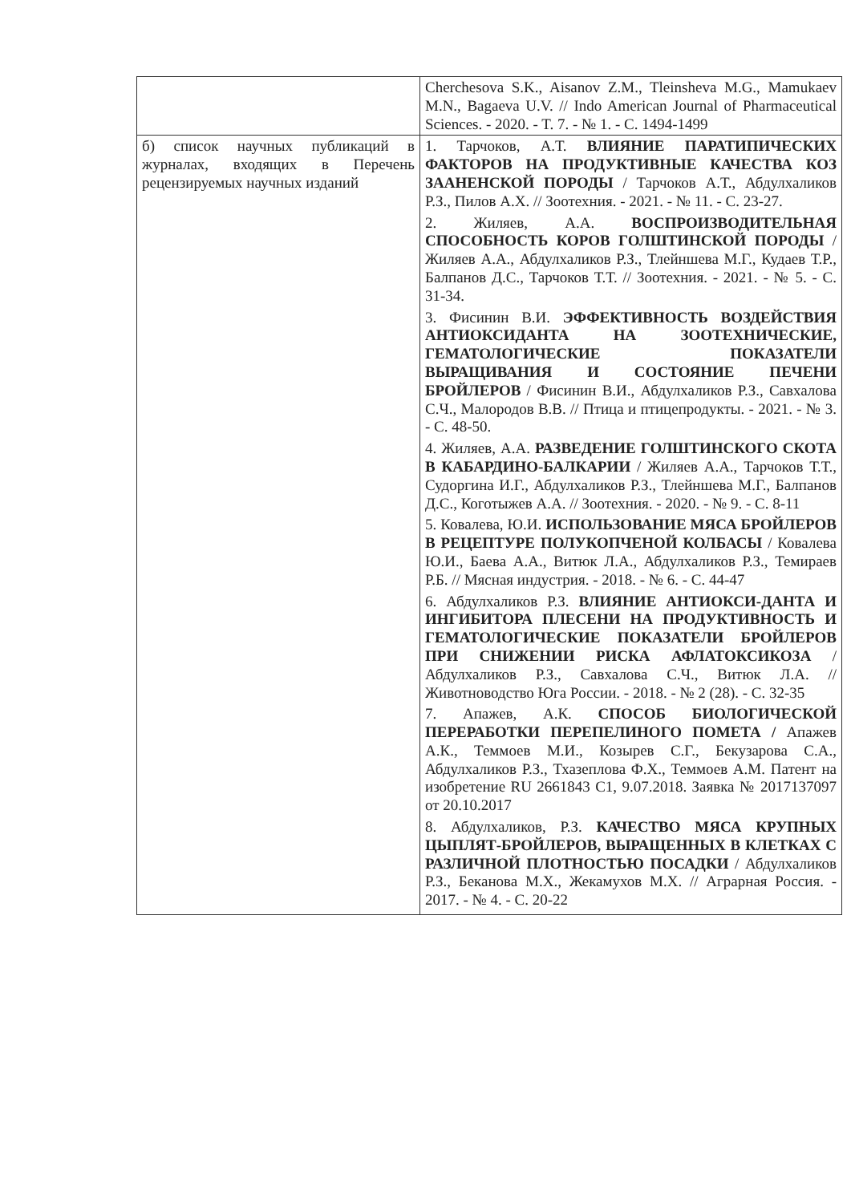| | Cherchesova S.K., Aisanov Z.M., Tleinsheva M.G., Mamukaev M.N., Bagaeva U.V. // Indo American Journal of Pharmaceutical Sciences. - 2020. - T. 7. - № 1. - C. 1494-1499 |
| б) список научных публикаций в журналах, входящих в Перечень рецензируемых научных изданий | 1. Тарчоков, А.Т. ВЛИЯНИЕ ПАРАТИПИЧЕСКИХ ФАКТОРОВ НА ПРОДУКТИВНЫЕ КАЧЕСТВА КОЗ ЗААНЕНСКОЙ ПОРОДЫ / Тарчоков А.Т., Абдулхаликов Р.З., Пилов А.Х. // Зоотехния. - 2021. - № 11. - С. 23-27. 2. Жиляев, А.А. ВОСПРОИЗВОДИТЕЛЬНАЯ СПОСОБНОСТЬ КОРОВ ГОЛШТИНСКОЙ ПОРОДЫ / Жиляев А.А., Абдулхаликов Р.З., Тлейншева М.Г., Кудаев Т.Р., Балпанов Д.С., Тарчоков Т.Т. // Зоотехния. - 2021. - № 5. - С. 31-34. 3. Фисинин В.И. ЭФФЕКТИВНОСТЬ ВОЗДЕЙСТВИЯ АНТИОКСИДАНТА НА ЗООТЕХНИЧЕСКИЕ, ГЕМАТОЛОГИЧЕСКИЕ ПОКАЗАТЕЛИ ВЫРАЩИВАНИЯ И СОСТОЯНИЕ ПЕЧЕНИ БРОЙЛЕРОВ / Фисинин В.И., Абдулхаликов Р.З., Савхалова С.Ч., Малородов В.В. // Птица и птицепродукты. - 2021. - № 3. - С. 48-50. 4. Жиляев, А.А. РАЗВЕДЕНИЕ ГОЛШТИНСКОГО СКОТА В КАБАРДИНО-БАЛКАРИИ / Жиляев А.А., Тарчоков Т.Т., Судоргина И.Г., Абдулхаликов Р.З., Тлейншева М.Г., Балпанов Д.С., Коготыжев А.А. // Зоотехния. - 2020. - № 9. - С. 8-11 5. Ковалева, Ю.И. ИСПОЛЬЗОВАНИЕ МЯСА БРОЙЛЕРОВ В РЕЦЕПТУРЕ ПОЛУКОПЧЕНОЙ КОЛБАСЫ / Ковалева Ю.И., Баева А.А., Витюк Л.А., Абдулхаликов Р.З., Темираев Р.Б. // Мясная индустрия. - 2018. - № 6. - С. 44-47 6. Абдулхаликов Р.З. ВЛИЯНИЕ АНТИОКСИ-ДАНТА И ИНГИБИТОРА ПЛЕСЕНИ НА ПРОДУКТИВНОСТЬ И ГЕМАТОЛОГИЧЕСКИЕ ПОКАЗАТЕЛИ БРОЙЛЕРОВ ПРИ СНИЖЕНИИ РИСКА АФЛАТОКСИКОЗА / Абдулхаликов Р.З., Савхалова С.Ч., Витюк Л.А. // Животноводство Юга России. - 2018. - № 2 (28). - С. 32-35 7. Апажев, А.К. СПОСОБ БИОЛОГИЧЕСКОЙ ПЕРЕРАБОТКИ ПЕРЕПЕЛИНОГО ПОМЕТА / Апажев А.К., Теммоев М.И., Козырев С.Г., Бекузарова С.А., Абдулхаликов Р.З., Тхазеплова Ф.Х., Теммоев А.М. Патент на изобретение RU 2661843 C1, 9.07.2018. Заявка № 2017137097 от 20.10.2017 8. Абдулхаликов, Р.З. КАЧЕСТВО МЯСА КРУПНЫХ ЦЫПЛЯТ-БРОЙЛЕРОВ, ВЫРАЩЕННЫХ В КЛЕТКАХ С РАЗЛИЧНОЙ ПЛОТНОСТЬЮ ПОСАДКИ / Абдулхаликов Р.З., Беканова М.Х., Жекамухов М.Х. // Аграрная Россия. - 2017. - № 4. - С. 20-22 |